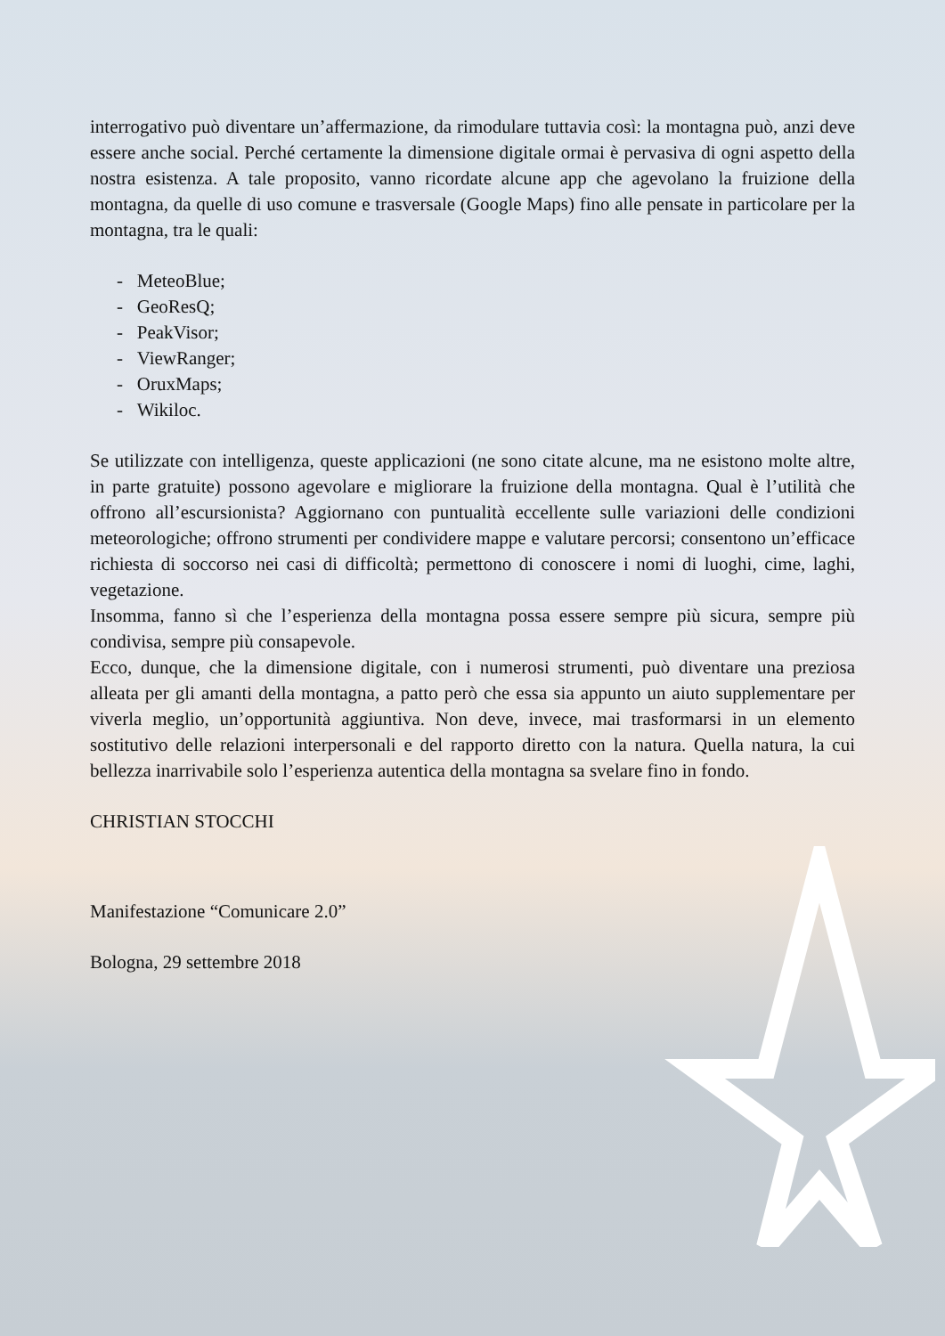interrogativo può diventare un’affermazione, da rimodulare tuttavia così: la montagna può, anzi deve essere anche social. Perché certamente la dimensione digitale ormai è pervasiva di ogni aspetto della nostra esistenza. A tale proposito, vanno ricordate alcune app che agevolano la fruizione della montagna, da quelle di uso comune e trasversale (Google Maps) fino alle pensate in particolare per la montagna, tra le quali:
- MeteoBlue;
- GeoResQ;
- PeakVisor;
- ViewRanger;
- OruxMaps;
- Wikiloc.
Se utilizzate con intelligenza, queste applicazioni (ne sono citate alcune, ma ne esistono molte altre, in parte gratuite) possono agevolare e migliorare la fruizione della montagna. Qual è l’utilità che offrono all’escursionista? Aggiornano con puntualità eccellente sulle variazioni delle condizioni meteorologiche; offrono strumenti per condividere mappe e valutare percorsi; consentono un’efficace richiesta di soccorso nei casi di difficoltà; permettono di conoscere i nomi di luoghi, cime, laghi, vegetazione.
Insomma, fanno sì che l’esperienza della montagna possa essere sempre più sicura, sempre più condivisa, sempre più consapevole.
Ecco, dunque, che la dimensione digitale, con i numerosi strumenti, può diventare una preziosa alleata per gli amanti della montagna, a patto però che essa sia appunto un aiuto supplementare per viverla meglio, un’opportunità aggiuntiva. Non deve, invece, mai trasformarsi in un elemento sostitutivo delle relazioni interpersonali e del rapporto diretto con la natura. Quella natura, la cui bellezza inarrivabile solo l’esperienza autentica della montagna sa svelare fino in fondo.
CHRISTIAN STOCCHI
Manifestazione “Comunicare 2.0”
Bologna, 29 settembre 2018